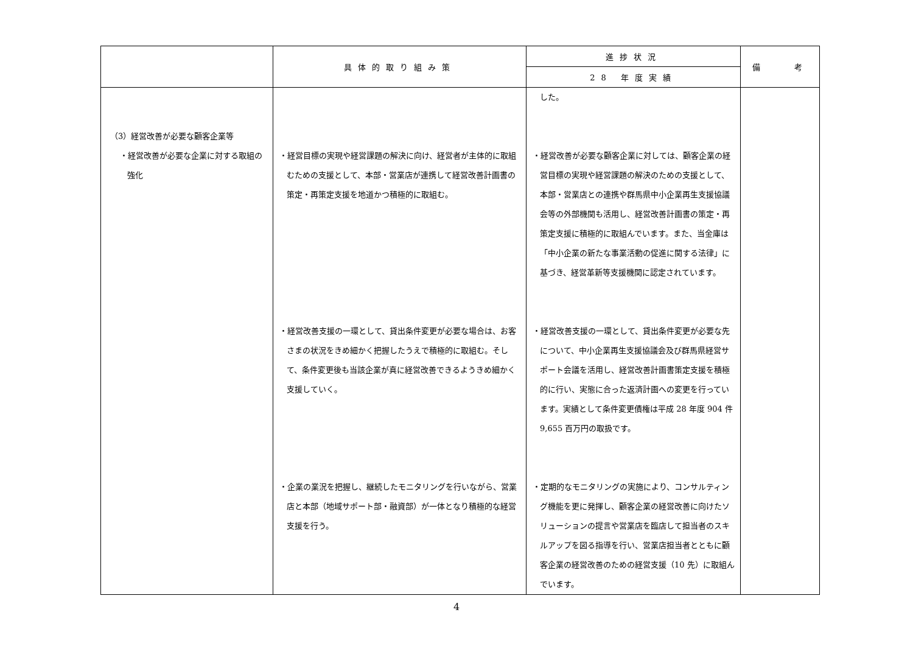| | 具体的取り組み策 | 進捗状況 | 備 考 |
| --- | --- | --- | --- |
| | | 28 年度実績 | |
| （3）経営改善が必要な顧客企業等 ・経営改善が必要な企業に対する取組の強化 | ・経営目標の実現や経営課題の解決に向け、経営者が主体的に取組むための支援として、本部・営業店が連携して経営改善計画書の策定・再策定支援を地道かつ積極的に取組む。 ・経営改善支援の一環として、貸出条件変更が必要な場合は、お客さまの状況をきめ細かく把握したうえで積極的に取組む。そして、条件変更後も当該企業が真に経営改善できるようきめ細かく支援していく。 ・企業の業況を把握し、継続したモニタリングを行いながら、営業店と本部（地域サポート部・融資部）が一体となり積極的な経営支援を行う。 | した。 ・経営改善が必要な顧客企業に対しては、顧客企業の経営目標の実現や経営課題の解決のための支援として、本部・営業店との連携や群馬県中小企業再生支援協議会等の外部機関も活用し、経営改善計画書の策定・再策定支援に積極的に取組んでいます。また、当金庫は「中小企業の新たな事業活動の促進に関する法律」に基づき、経営革新等支援機関に認定されています。 ・経営改善支援の一環として、貸出条件変更が必要な先について、中小企業再生支援協議会及び群馬県経営サポート会議を活用し、経営改善計画書策定支援を積極的に行い、実態に合った返済計画への変更を行っています。実績として条件変更債権は平成 28 年度 904 件 9,655 百万円の取扱です。 ・定期的なモニタリングの実施により、コンサルティング機能を更に発揮し、顧客企業の経営改善に向けたソリューションの提言や営業店を臨店して担当者のスキルアップを図る指導を行い、営業店担当者とともに顧客企業の経営改善のための経営支援（10 先）に取組んでいます。 | |
4